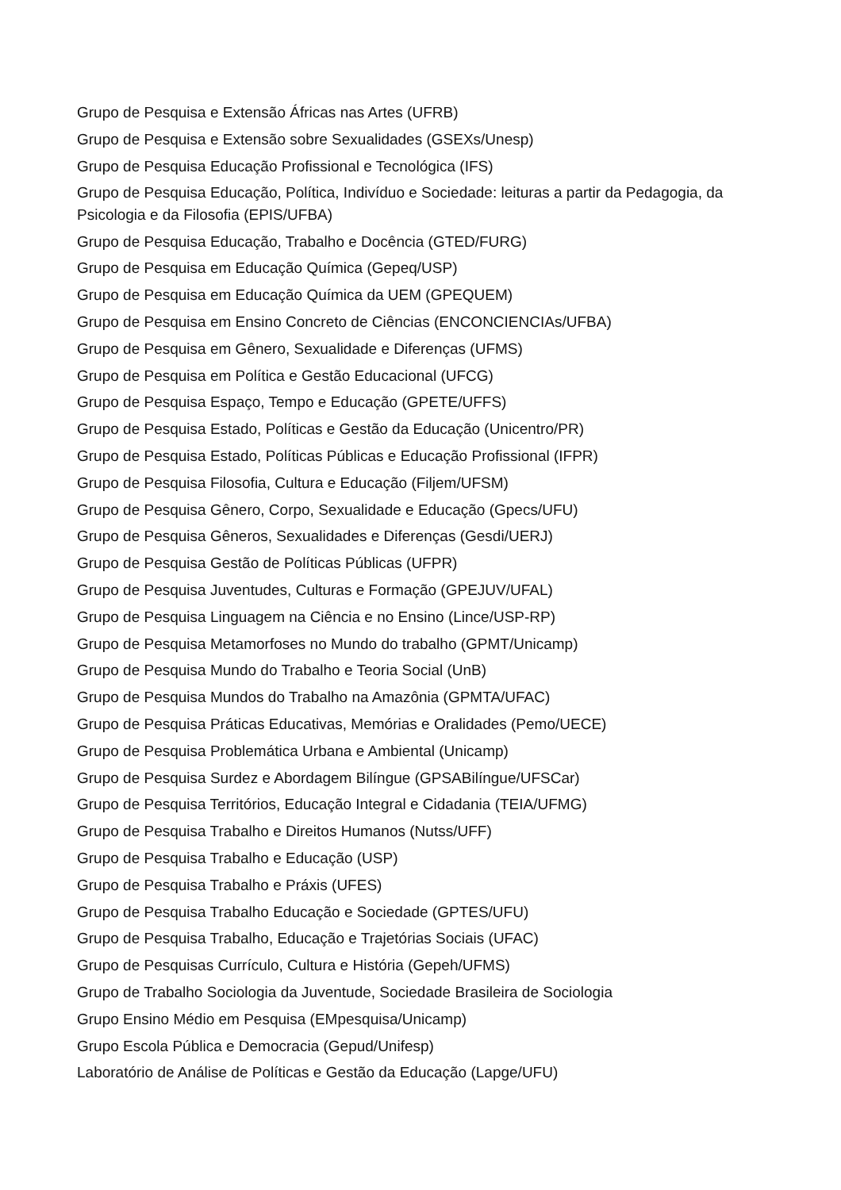Grupo de Pesquisa e Extensão Áfricas nas Artes (UFRB)
Grupo de Pesquisa e Extensão sobre Sexualidades (GSEXs/Unesp)
Grupo de Pesquisa Educação Profissional e Tecnológica (IFS)
Grupo de Pesquisa Educação, Política, Indivíduo e Sociedade: leituras a partir da Pedagogia, da Psicologia e da Filosofia (EPIS/UFBA)
Grupo de Pesquisa Educação, Trabalho e Docência (GTED/FURG)
Grupo de Pesquisa em Educação Química (Gepeq/USP)
Grupo de Pesquisa em Educação Química da UEM (GPEQUEM)
Grupo de Pesquisa em Ensino Concreto de Ciências (ENCONCIENCIAs/UFBA)
Grupo de Pesquisa em Gênero, Sexualidade e Diferenças (UFMS)
Grupo de Pesquisa em Política e Gestão Educacional (UFCG)
Grupo de Pesquisa Espaço, Tempo e Educação (GPETE/UFFS)
Grupo de Pesquisa Estado, Políticas e Gestão da Educação (Unicentro/PR)
Grupo de Pesquisa Estado, Políticas Públicas e Educação Profissional (IFPR)
Grupo de Pesquisa Filosofia, Cultura e Educação (Filjem/UFSM)
Grupo de Pesquisa Gênero, Corpo, Sexualidade e Educação (Gpecs/UFU)
Grupo de Pesquisa Gêneros, Sexualidades e Diferenças (Gesdi/UERJ)
Grupo de Pesquisa Gestão de Políticas Públicas (UFPR)
Grupo de Pesquisa Juventudes, Culturas e Formação (GPEJUV/UFAL)
Grupo de Pesquisa Linguagem na Ciência e no Ensino (Lince/USP-RP)
Grupo de Pesquisa Metamorfoses no Mundo do trabalho (GPMT/Unicamp)
Grupo de Pesquisa Mundo do Trabalho e Teoria Social (UnB)
Grupo de Pesquisa Mundos do Trabalho na Amazônia (GPMTA/UFAC)
Grupo de Pesquisa Práticas Educativas, Memórias e Oralidades (Pemo/UECE)
Grupo de Pesquisa Problemática Urbana e Ambiental (Unicamp)
Grupo de Pesquisa Surdez e Abordagem Bilíngue (GPSABilíngue/UFSCar)
Grupo de Pesquisa Territórios, Educação Integral e Cidadania (TEIA/UFMG)
Grupo de Pesquisa Trabalho e Direitos Humanos (Nutss/UFF)
Grupo de Pesquisa Trabalho e Educação (USP)
Grupo de Pesquisa Trabalho e Práxis (UFES)
Grupo de Pesquisa Trabalho Educação e Sociedade (GPTES/UFU)
Grupo de Pesquisa Trabalho, Educação e Trajetórias Sociais (UFAC)
Grupo de Pesquisas Currículo, Cultura e História (Gepeh/UFMS)
Grupo de Trabalho Sociologia da Juventude, Sociedade Brasileira de Sociologia
Grupo Ensino Médio em Pesquisa (EMpesquisa/Unicamp)
Grupo Escola Pública e Democracia (Gepud/Unifesp)
Laboratório de Análise de Políticas e Gestão da Educação (Lapge/UFU)